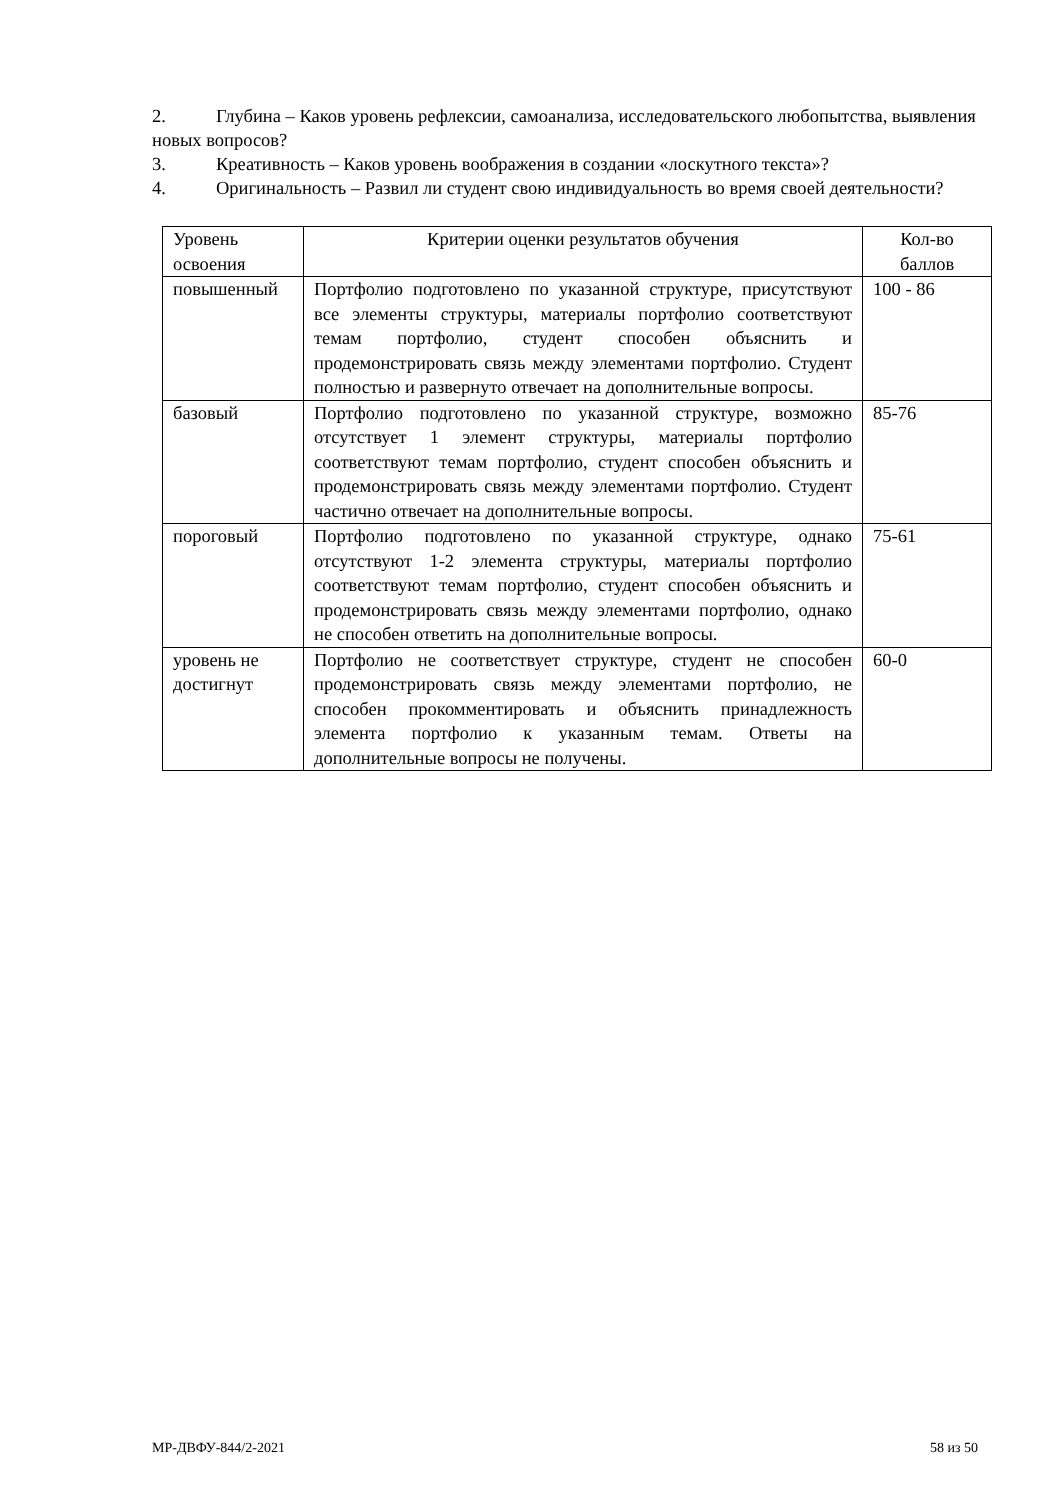2. Глубина – Каков уровень рефлексии, самоанализа, исследовательского любопытства, выявления новых вопросов?
3. Креативность – Каков уровень воображения в создании «лоскутного текста»?
4. Оригинальность – Развил ли студент свою индивидуальность во время своей деятельности?
| Уровень освоения | Критерии оценки результатов обучения | Кол-во баллов |
| повышенный | Портфолио подготовлено по указанной структуре, присутствуют все элементы структуры, материалы портфолио соответствуют темам портфолио, студент способен объяснить и продемонстрировать связь между элементами портфолио. Студент полностью и развернуто отвечает на дополнительные вопросы. | 100 - 86 |
| базовый | Портфолио подготовлено по указанной структуре, возможно отсутствует 1 элемент структуры, материалы портфолио соответствуют темам портфолио, студент способен объяснить и продемонстрировать связь между элементами портфолио. Студент частично отвечает на дополнительные вопросы. | 85-76 |
| пороговый | Портфолио подготовлено по указанной структуре, однако отсутствуют 1-2 элемента структуры, материалы портфолио соответствуют темам портфолио, студент способен объяснить и продемонстрировать связь между элементами портфолио, однако не способен ответить на дополнительные вопросы. | 75-61 |
| уровень не достигнут | Портфолио не соответствует структуре, студент не способен продемонстрировать связь между элементами портфолио, не способен прокомментировать и объяснить принадлежность элемента портфолио к указанным темам. Ответы на дополнительные вопросы не получены. | 60-0 |
МР-ДВФУ-844/2-2021 58 из 50